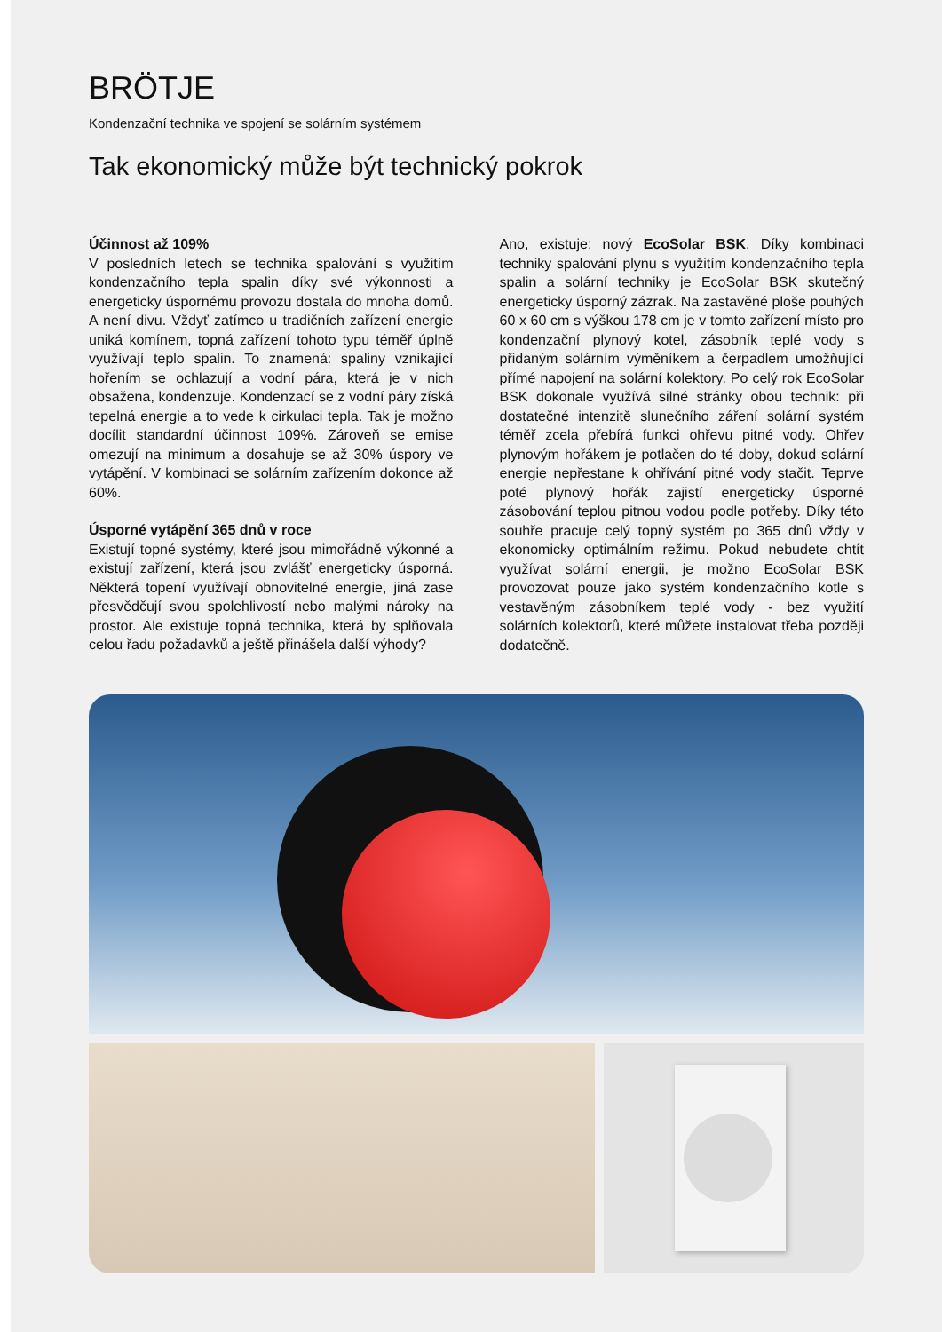BRÖTJE
Kondenzační technika ve spojení se solárním systémem
Tak ekonomický může být technický pokrok
Účinnost až 109%
V posledních letech se technika spalování s využitím kondenzačního tepla spalin díky své výkonnosti a energeticky úspornému provozu dostala do mnoha domů. A není divu. Vždyť zatímco u tradičních zařízení energie uniká komínem, topná zařízení tohoto typu téměř úplně využívají teplo spalin. To znamená: spaliny vznikající hořením se ochlazují a vodní pára, která je v nich obsažena, kondenzuje. Kondenzací se z vodní páry získá tepelná energie a to vede k cirkulaci tepla. Tak je možno docílit standardní účinnost 109%. Zároveň se emise omezují na minimum a dosahuje se až 30% úspory ve vytápění. V kombinaci se solárním zařízením dokonce až 60%.
Úsporné vytápění 365 dnů v roce
Existují topné systémy, které jsou mimořádně výkonné a existují zařízení, která jsou zvlášť energeticky úsporná. Některá topení využívají obnovitelné energie, jiná zase přesvědčují svou spolehlivostí nebo malými nároky na prostor. Ale existuje topná technika, která by splňovala celou řadu požadavků a ještě přinášela další výhody?
Ano, existuje: nový EcoSolar BSK. Díky kombinaci techniky spalování plynu s využitím kondenzačního tepla spalin a solární techniky je EcoSolar BSK skutečný energeticky úsporný zázrak. Na zastavěné ploše pouhých 60 x 60 cm s výškou 178 cm je v tomto zařízení místo pro kondenzační plynový kotel, zásobník teplé vody s přidaným solárním výměníkem a čerpadlem umožňující přímé napojení na solární kolektory. Po celý rok EcoSolar BSK dokonale využívá silné stránky obou technik: při dostatečné intenzitě slunečního záření solární systém téměř zcela přebírá funkci ohřevu pitné vody. Ohřev plynovým hořákem je potlačen do té doby, dokud solární energie nepřestane k ohřívání pitné vody stačit. Teprve poté plynový hořák zajistí energeticky úsporné zásobování teplou pitnou vodou podle potřeby. Díky této souhře pracuje celý topný systém po 365 dnů vždy v ekonomicky optimálním režimu. Pokud nebudete chtít využívat solární energii, je možno EcoSolar BSK provozovat pouze jako systém kondenzačního kotle s vestavěným zásobníkem teplé vody - bez využití solárních kolektorů, které můžete instalovat třeba později dodatečně.